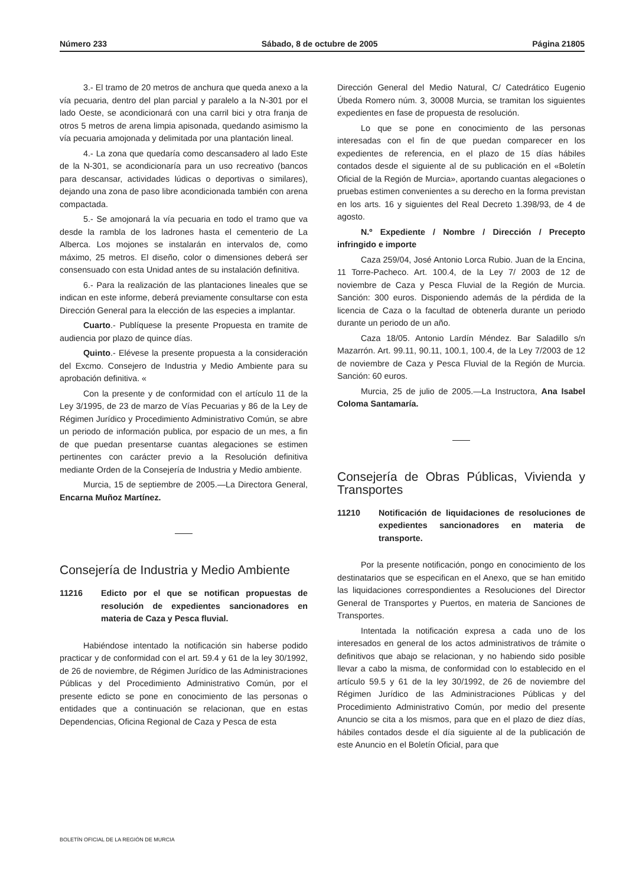Número 233 Sábado, 8 de octubre de 2005 Página 21805
3.- El tramo de 20 metros de anchura que queda anexo a la vía pecuaria, dentro del plan parcial y paralelo a la N-301 por el lado Oeste, se acondicionará con una carril bici y otra franja de otros 5 metros de arena limpia apisonada, quedando asimismo la vía pecuaria amojonada y delimitada por una plantación lineal.
4.- La zona que quedaría como descansadero al lado Este de la N-301, se acondicionaría para un uso recreativo (bancos para descansar, actividades lúdicas o deportivas o similares), dejando una zona de paso libre acondicionada también con arena compactada.
5.- Se amojonará la vía pecuaria en todo el tramo que va desde la rambla de los ladrones hasta el cementerio de La Alberca. Los mojones se instalarán en intervalos de, como máximo, 25 metros. El diseño, color o dimensiones deberá ser consensuado con esta Unidad antes de su instalación definitiva.
6.- Para la realización de las plantaciones lineales que se indican en este informe, deberá previamente consultarse con esta Dirección General para la elección de las especies a implantar.
Cuarto.- Publíquese la presente Propuesta en tramite de audiencia por plazo de quince días.
Quinto.- Elévese la presente propuesta a la consideración del Excmo. Consejero de Industria y Medio Ambiente para su aprobación definitiva. «
Con la presente y de conformidad con el artículo 11 de la Ley 3/1995, de 23 de marzo de Vías Pecuarias y 86 de la Ley de Régimen Jurídico y Procedimiento Administrativo Común, se abre un periodo de información publica, por espacio de un mes, a fin de que puedan presentarse cuantas alegaciones se estimen pertinentes con carácter previo a la Resolución definitiva mediante Orden de la Consejería de Industria y Medio ambiente.
Murcia, 15 de septiembre de 2005.—La Directora General, Encarna Muñoz Martínez.
Consejería de Industria y Medio Ambiente
11216 Edicto por el que se notifican propuestas de resolución de expedientes sancionadores en materia de Caza y Pesca fluvial.
Habiéndose intentado la notificación sin haberse podido practicar y de conformidad con el art. 59.4 y 61 de la ley 30/1992, de 26 de noviembre, de Régimen Jurídico de las Administraciones Públicas y del Procedimiento Administrativo Común, por el presente edicto se pone en conocimiento de las personas o entidades que a continuación se relacionan, que en estas Dependencias, Oficina Regional de Caza y Pesca de esta
Dirección General del Medio Natural, C/ Catedrático Eugenio Úbeda Romero núm. 3, 30008 Murcia, se tramitan los siguientes expedientes en fase de propuesta de resolución.
Lo que se pone en conocimiento de las personas interesadas con el fin de que puedan comparecer en los expedientes de referencia, en el plazo de 15 días hábiles contados desde el siguiente al de su publicación en el «Boletín Oficial de la Región de Murcia», aportando cuantas alegaciones o pruebas estimen convenientes a su derecho en la forma previstan en los arts. 16 y siguientes del Real Decreto 1.398/93, de 4 de agosto.
N.º Expediente / Nombre / Dirección / Precepto infringido e importe
Caza 259/04, José Antonio Lorca Rubio. Juan de la Encina, 11 Torre-Pacheco. Art. 100.4, de la Ley 7/ 2003 de 12 de noviembre de Caza y Pesca Fluvial de la Región de Murcia. Sanción: 300 euros. Disponiendo además de la pérdida de la licencia de Caza o la facultad de obtenerla durante un periodo durante un periodo de un año.
Caza 18/05. Antonio Lardín Méndez. Bar Saladillo s/n Mazarrón. Art. 99.11, 90.11, 100.1, 100.4, de la Ley 7/2003 de 12 de noviembre de Caza y Pesca Fluvial de la Región de Murcia. Sanción: 60 euros.
Murcia, 25 de julio de 2005.—La Instructora, Ana Isabel Coloma Santamaría.
Consejería de Obras Públicas, Vivienda y Transportes
11210 Notificación de liquidaciones de resoluciones de expedientes sancionadores en materia de transporte.
Por la presente notificación, pongo en conocimiento de los destinatarios que se especifican en el Anexo, que se han emitido las liquidaciones correspondientes a Resoluciones del Director General de Transportes y Puertos, en materia de Sanciones de Transportes.
Intentada la notificación expresa a cada uno de los interesados en general de los actos administrativos de trámite o definitivos que abajo se relacionan, y no habiendo sido posible llevar a cabo la misma, de conformidad con lo establecido en el artículo 59.5 y 61 de la ley 30/1992, de 26 de noviembre del Régimen Jurídico de las Administraciones Públicas y del Procedimiento Administrativo Común, por medio del presente Anuncio se cita a los mismos, para que en el plazo de diez días, hábiles contados desde el día siguiente al de la publicación de este Anuncio en el Boletín Oficial, para que
BOLETÍN OFICIAL DE LA REGIÓN DE MURCIA